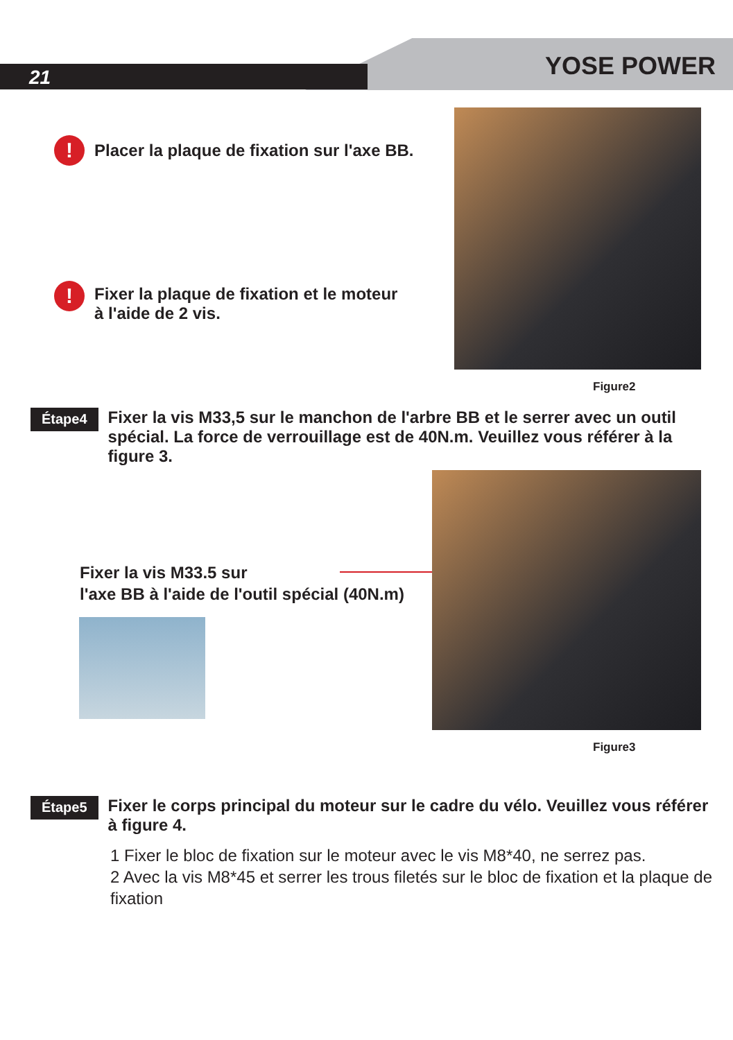21 YOSE POWER
!
Placer la plaque de fixation sur l'axe BB.
!
Fixer la plaque de fixation et le moteur
à l'aide de 2 vis.
Figure2
Étape4
Fixer la vis M33,5 sur le manchon de l'arbre BB et le serrer avec un outil spécial. La force de verrouillage est de 40N.m. Veuillez vous référer à la figure 3.
Fixer la vis M33.5 sur
l'axe BB à l'aide de l'outil spécial (40N.m)
Figure3
Étape5
Fixer le corps principal du moteur sur le cadre du vélo. Veuillez vous référer à figure 4.
1 Fixer le bloc de fixation sur le moteur avec le vis M8*40, ne serrez pas.
2 Avec la vis M8*45 et serrer les trous filetés sur le bloc de fixation et la plaque de fixation